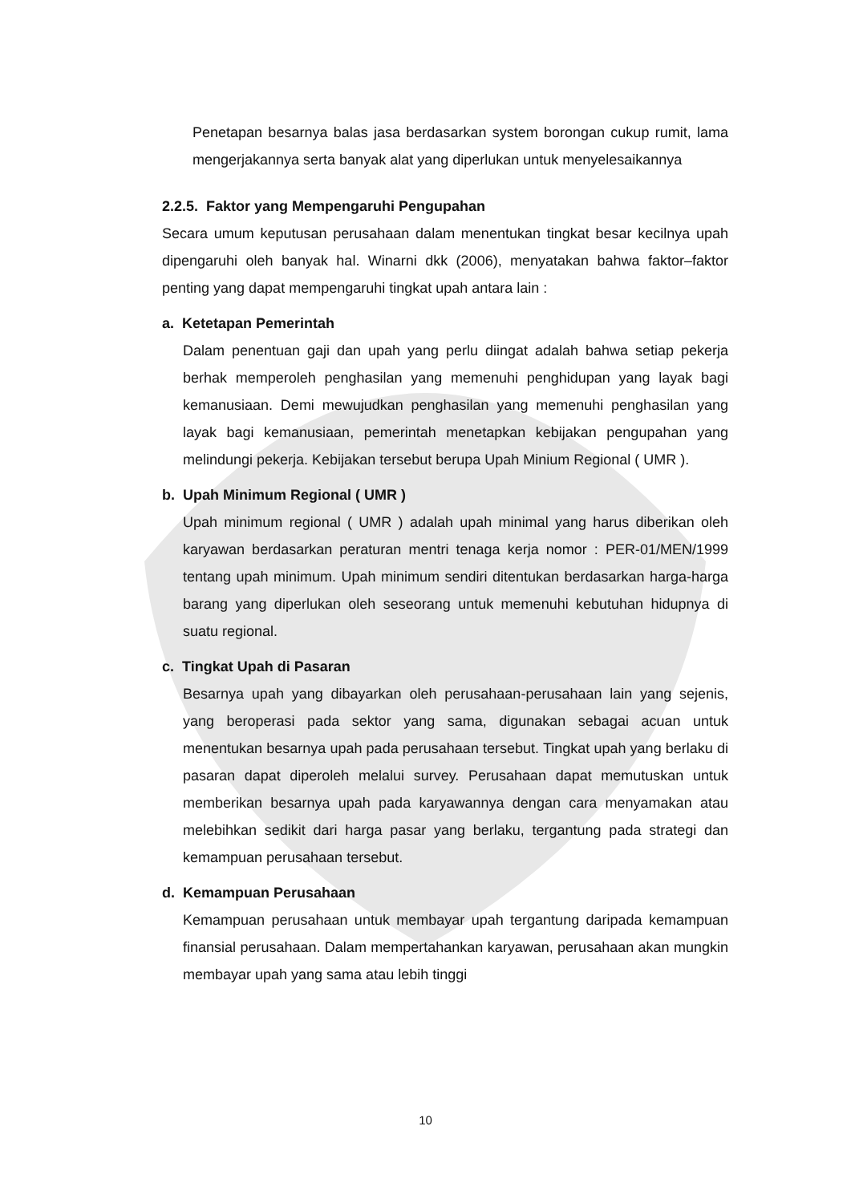Penetapan besarnya balas jasa berdasarkan system borongan cukup rumit, lama mengerjakannya serta banyak alat yang diperlukan untuk menyelesaikannya
2.2.5. Faktor yang Mempengaruhi Pengupahan
Secara umum keputusan perusahaan dalam menentukan tingkat besar kecilnya upah dipengaruhi oleh banyak hal. Winarni dkk (2006), menyatakan bahwa faktor–faktor penting yang dapat mempengaruhi tingkat upah antara lain :
a. Ketetapan Pemerintah
Dalam penentuan gaji dan upah yang perlu diingat adalah bahwa setiap pekerja berhak memperoleh penghasilan yang memenuhi penghidupan yang layak bagi kemanusiaan. Demi mewujudkan penghasilan yang memenuhi penghasilan yang layak bagi kemanusiaan, pemerintah menetapkan kebijakan pengupahan yang melindungi pekerja. Kebijakan tersebut berupa Upah Minium Regional ( UMR ).
b. Upah Minimum Regional ( UMR )
Upah minimum regional ( UMR ) adalah upah minimal yang harus diberikan oleh karyawan berdasarkan peraturan mentri tenaga kerja nomor : PER-01/MEN/1999 tentang upah minimum. Upah minimum sendiri ditentukan berdasarkan harga-harga barang yang diperlukan oleh seseorang untuk memenuhi kebutuhan hidupnya di suatu regional.
c. Tingkat Upah di Pasaran
Besarnya upah yang dibayarkan oleh perusahaan-perusahaan lain yang sejenis, yang beroperasi pada sektor yang sama, digunakan sebagai acuan untuk menentukan besarnya upah pada perusahaan tersebut. Tingkat upah yang berlaku di pasaran dapat diperoleh melalui survey. Perusahaan dapat memutuskan untuk memberikan besarnya upah pada karyawannya dengan cara menyamakan atau melebihkan sedikit dari harga pasar yang berlaku, tergantung pada strategi dan kemampuan perusahaan tersebut.
d. Kemampuan Perusahaan
Kemampuan perusahaan untuk membayar upah tergantung daripada kemampuan finansial perusahaan. Dalam mempertahankan karyawan, perusahaan akan mungkin membayar upah yang sama atau lebih tinggi
10